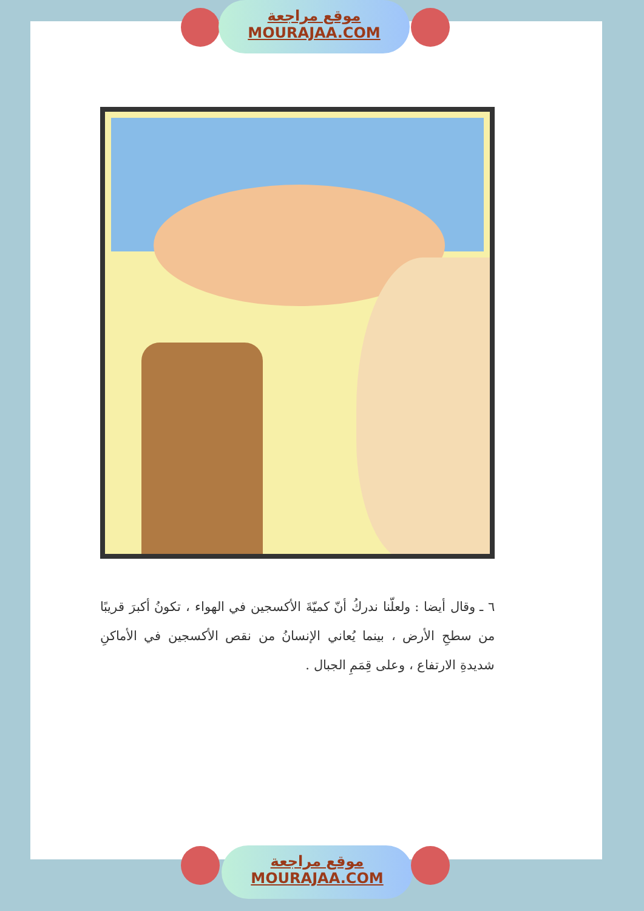موقع مراجعة
MOURAJAA.COM
٦ ـ وقال أيضا : ولعلّنا ندركُ أنّ كميّةَ الأكسجين في الهواء ، تكونُ أكبرَ قريبًا من سطحِ الأرض ، بينما يُعاني الإنسانُ من نقص الأكسجين في الأماكنِ شديدةِ الارتفاع ، وعلى قِمَمِ الجبال .
موقع مراجعة
MOURAJAA.COM